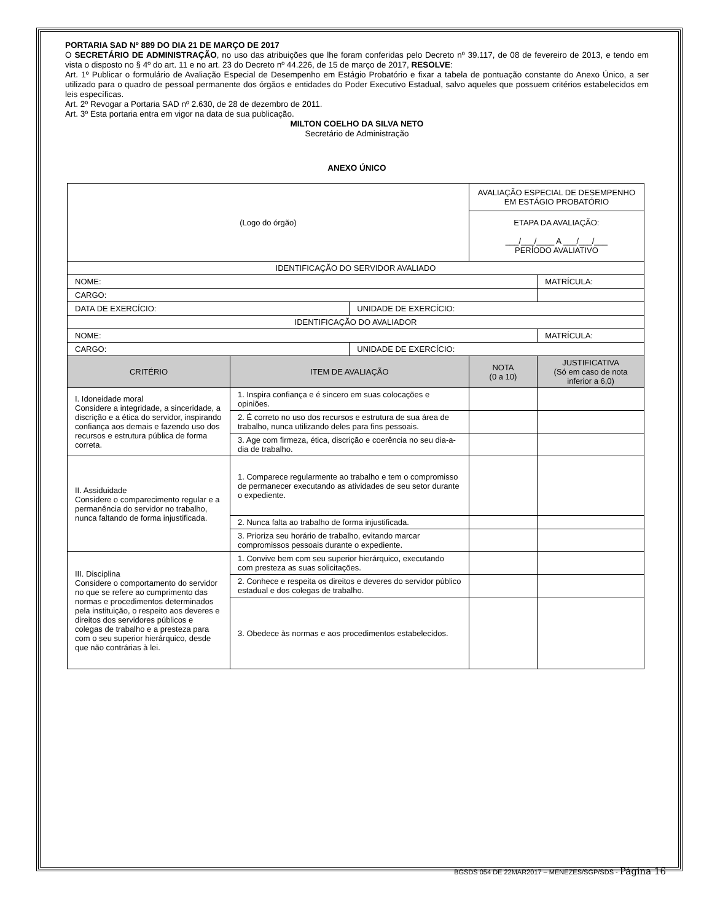PORTARIA SAD Nº 889 DO DIA 21 DE MARÇO DE 2017
O SECRETÁRIO DE ADMINISTRAÇÃO, no uso das atribuições que lhe foram conferidas pelo Decreto nº 39.117, de 08 de fevereiro de 2013, e tendo em vista o disposto no § 4º do art. 11 e no art. 23 do Decreto nº 44.226, de 15 de março de 2017, RESOLVE:
Art. 1º Publicar o formulário de Avaliação Especial de Desempenho em Estágio Probatório e fixar a tabela de pontuação constante do Anexo Único, a ser utilizado para o quadro de pessoal permanente dos órgãos e entidades do Poder Executivo Estadual, salvo aqueles que possuem critérios estabelecidos em leis específicas.
Art. 2º Revogar a Portaria SAD nº 2.630, de 28 de dezembro de 2011.
Art. 3º Esta portaria entra em vigor na data de sua publicação.
MILTON COELHO DA SILVA NETO
Secretário de Administração
ANEXO ÚNICO
| (Logo do órgão) | | | AVALIAÇÃO ESPECIAL DE DESEMPENHO EM ESTÁGIO PROBATÓRIO | |
| | | | ETAPA DA AVALIAÇÃO: ___/___/____ A ___/___/___ PERÍODO AVALIATIVO | |
| IDENTIFICAÇÃO DO SERVIDOR AVALIADO | | | | |
| NOME: | | | | MATRÍCULA: |
| CARGO: | | | | |
| DATA DE EXERCÍCIO: | | UNIDADE DE EXERCÍCIO: | | |
| IDENTIFICAÇÃO DO AVALIADOR | | | | |
| NOME: | | | | MATRÍCULA: |
| CARGO: | | UNIDADE DE EXERCÍCIO: | | |
| CRITÉRIO | ITEM DE AVALIAÇÃO | | NOTA (0 a 10) | JUSTIFICATIVA (Só em caso de nota inferior a 6,0) |
| I. Idoneidade moral Considere a integridade, a sinceridade, a discrição e a ética do servidor, inspirando confiança aos demais e fazendo uso dos recursos e estrutura pública de forma correta. | 1. Inspira confiança e é sincero em suas colocações e opiniões. | | | |
| | 2. É correto no uso dos recursos e estrutura de sua área de trabalho, nunca utilizando deles para fins pessoais. | | | |
| | 3. Age com firmeza, ética, discrição e coerência no seu dia-a-dia de trabalho. | | | |
| II. Assiduidade Considere o comparecimento regular e a permanência do servidor no trabalho, nunca faltando de forma injustificada. | 1. Comparece regularmente ao trabalho e tem o compromisso de permanecer executando as atividades de seu setor durante o expediente. | | | |
| | 2. Nunca falta ao trabalho de forma injustificada. | | | |
| | 3. Prioriza seu horário de trabalho, evitando marcar compromissos pessoais durante o expediente. | | | |
| III. Disciplina Considere o comportamento do servidor no que se refere ao cumprimento das normas e procedimentos determinados pela instituição, o respeito aos deveres e direitos dos servidores públicos e colegas de trabalho e a presteza para com o seu superior hierárquico, desde que não contrárias à lei. | 1. Convive bem com seu superior hierárquico, executando com presteza as suas solicitações. | | | |
| | 2. Conhece e respeita os direitos e deveres do servidor público estadual e dos colegas de trabalho. | | | |
| | 3. Obedece às normas e aos procedimentos estabelecidos. | | | |
BGSDS 054 DE 22MAR2017 – MENEZES/SGP/SDS - Página 16